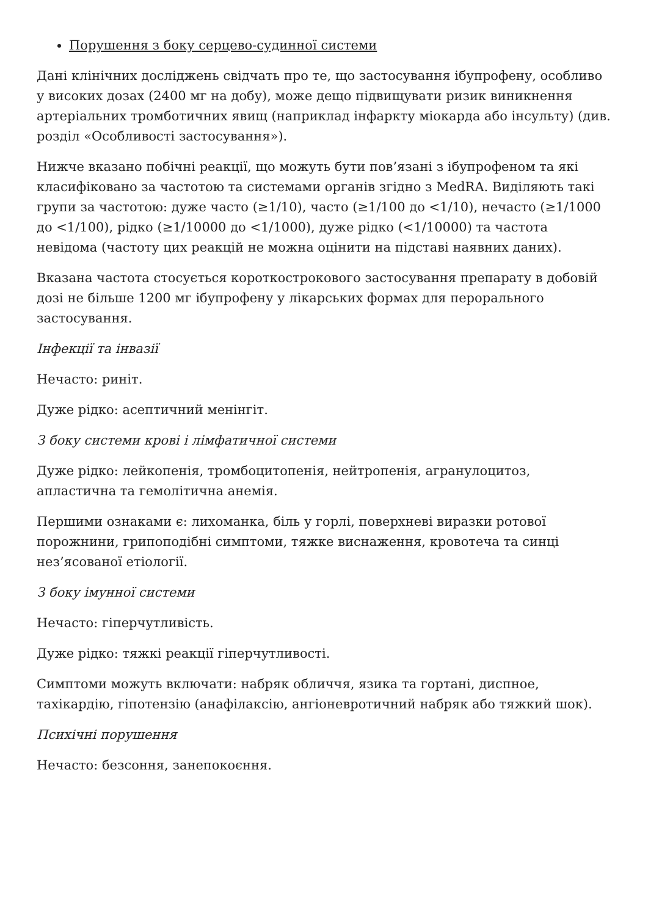Порушення з боку серцево-судинної системи
Дані клінічних досліджень свідчать про те, що застосування ібупрофену, особливо у високих дозах (2400 мг на добу), може дещо підвищувати ризик виникнення артеріальних тромботичних явищ (наприклад інфаркту міокарда або інсульту) (див. розділ «Особливості застосування»).
Нижче вказано побічні реакції, що можуть бути пов’язані з ібупрофеном та які класифіковано за частотою та системами органів згідно з MedRA. Виділяють такі групи за частотою: дуже часто (≥1/10), часто (≥1/100 до <1/10), нечасто (≥1/1000 до <1/100), рідко (≥1/10000 до <1/1000), дуже рідко (<1/10000) та частота невідома (частоту цих реакцій не можна оцінити на підставі наявних даних).
Вказана частота стосується короткострокового застосування препарату в добовій дозі не більше 1200 мг ібупрофену у лікарських формах для перорального застосування.
Інфекції та інвазії
Нечасто: риніт.
Дуже рідко: асептичний менінгіт.
З боку системи крові і лімфатичної системи
Дуже рідко: лейкопенія, тромбоцитопенія, нейтропенія, агранулоцитоз, апластична та гемолітична анемія.
Першими ознаками є: лихоманка, біль у горлі, поверхневі виразки ротової порожнини, грипоподібні симптоми, тяжке виснаження, кровотеча та синці нез’ясованої етіології.
З боку імунної системи
Нечасто: гіперчутливість.
Дуже рідко: тяжкі реакції гіперчутливості.
Симптоми можуть включати: набряк обличчя, язика та гортані, диспное, тахікардію, гіпотензію (анафілаксію, ангіоневротичний набряк або тяжкий шок).
Психічні порушення
Нечасто: безсоння, занепокоєння.